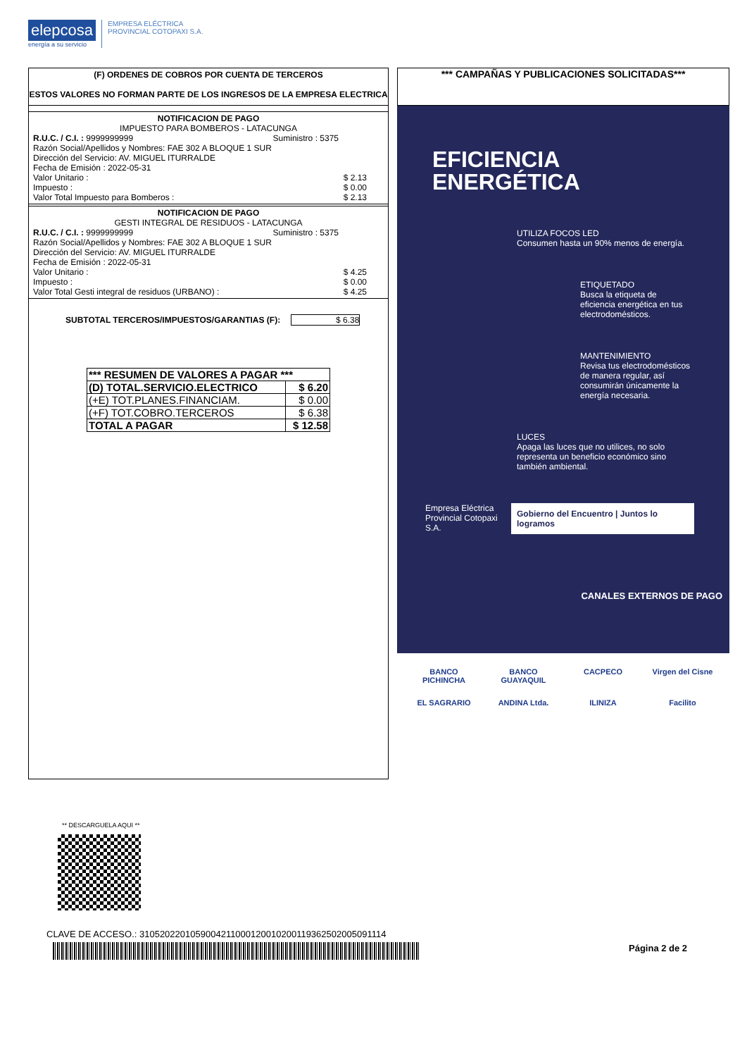elepcosa
energía a su servicio
EMPRESA ELÉCTRICA
PROVINCIAL COTOPAXI S.A.
(F) ORDENES DE COBROS POR CUENTA DE TERCEROS
ESTOS VALORES NO FORMAN PARTE DE LOS INGRESOS DE LA EMPRESA ELECTRICA
NOTIFICACION DE PAGO
IMPUESTO PARA BOMBEROS - LATACUNGA
R.U.C. / C.I. : 9999999999 Suministro : 5375
Razón Social/Apellidos y Nombres: FAE 302 A BLOQUE 1 SUR
Dirección del Servicio: AV. MIGUEL ITURRALDE
Fecha de Emisión : 2022-05-31
Valor Unitario : $ 2.13
Impuesto : $ 0.00
Valor Total Impuesto para Bomberos : $ 2.13
NOTIFICACION DE PAGO
GESTI INTEGRAL DE RESIDUOS - LATACUNGA
R.U.C. / C.I. : 9999999999 Suministro : 5375
Razón Social/Apellidos y Nombres: FAE 302 A BLOQUE 1 SUR
Dirección del Servicio: AV. MIGUEL ITURRALDE
Fecha de Emisión : 2022-05-31
Valor Unitario : $ 4.25
Impuesto : $ 0.00
Valor Total Gesti integral de residuos (URBANO) : $ 4.25
SUBTOTAL TERCEROS/IMPUESTOS/GARANTIAS (F): $ 6.38
| *** RESUMEN DE VALORES A PAGAR *** | |
| --- | --- |
| (D) TOTAL.SERVICIO.ELECTRICO | $ 6.20 |
| (+E) TOT.PLANES.FINANCIAM. | $ 0.00 |
| (+F) TOT.COBRO.TERCEROS | $ 6.38 |
| TOTAL A PAGAR | $ 12.58 |
*** CAMPAÑAS Y PUBLICACIONES SOLICITADAS***
EFICIENCIA
ENERGÉTICA
UTILIZA FOCOS LED
Consumen hasta un 90% menos de energía.
ETIQUETADO
Busca la etiqueta de eficiencia energética en tus electrodomésticos.
MANTENIMIENTO
Revisa tus electrodomésticos de manera regular, así consumirán únicamente la energía necesaria.
LUCES
Apaga las luces que no utilices, no solo representa un beneficio económico sino también ambiental.
Empresa Eléctrica
Provincial Cotopaxi S.A. Gobierno del Encuentro | Juntos lo logramos
CANALES EXTERNOS DE PAGO
BANCO PICHINCHA BANCO GUAYAQUIL CACPECO Virgen del Cisne EL SAGRARIO ANDINA Ltda. ILINIZA Facilito
** DESCARGUELA AQUI **
CLAVE DE ACCESO.: 3105202201059004211000120010200119362502005091114
Página 2 de 2